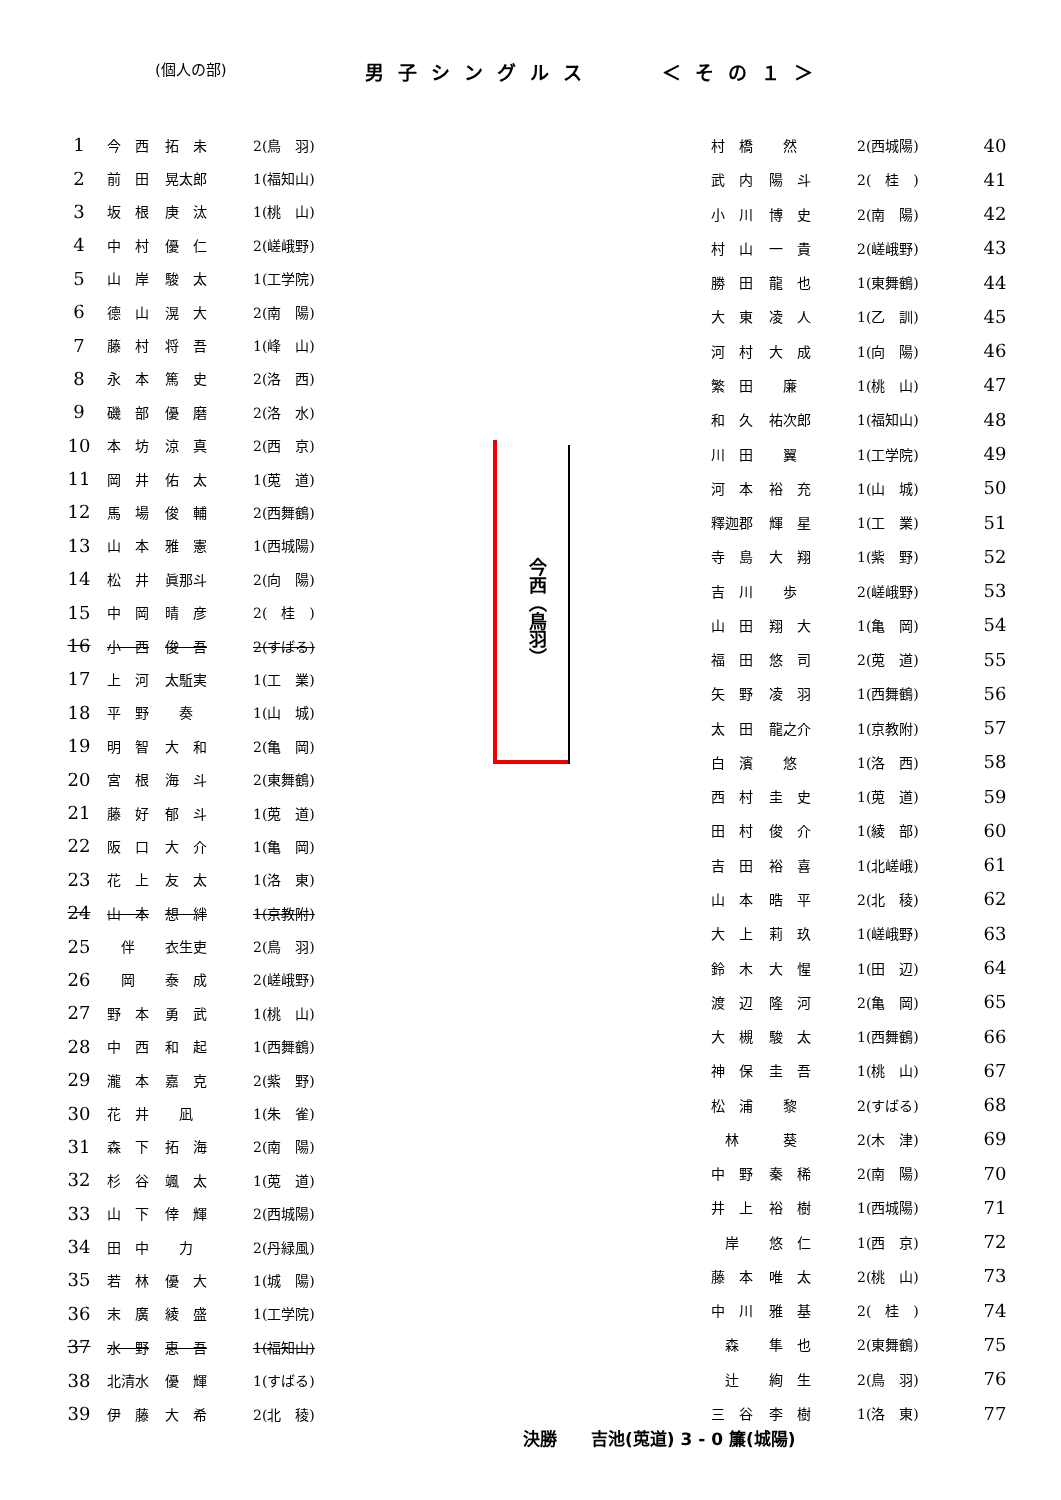(個人の部)
男子シングルス　　＜その１＞
| 1 | 今 西 | 拓 未 | 2(鳥 羽) |
| 2 | 前 田 | 晃太郎 | 1(福知山) |
| 3 | 坂 根 | 庚 汰 | 1(桃 山) |
| 4 | 中 村 | 優 仁 | 2(嵯峨野) |
| 5 | 山 岸 | 駿 太 | 1(工学院) |
| 6 | 德 山 | 滉 大 | 2(南 陽) |
| 7 | 藤 村 | 将 吾 | 1(峰 山) |
| 8 | 永 本 | 篤 史 | 2(洛 西) |
| 9 | 磯 部 | 優 磨 | 2(洛 水) |
| 10 | 本 坊 | 涼 真 | 2(西 京) |
| 11 | 岡 井 | 佑 太 | 1(莵 道) |
| 12 | 馬 場 | 俊 輔 | 2(西舞鶴) |
| 13 | 山 本 | 雅 憲 | 1(西城陽) |
| 14 | 松 井 | 眞那斗 | 2(向 陽) |
| 15 | 中 岡 | 晴 彦 | 2( 桂 ) |
| 16 | 小 西 | 俊 吾 | 2(すばる) |
| 17 | 上 河 | 太駈実 | 1(工 業) |
| 18 | 平 野 | 奏 | 1(山 城) |
| 19 | 明 智 | 大 和 | 2(亀 岡) |
| 20 | 宮 根 | 海 斗 | 2(東舞鶴) |
| 21 | 藤 好 | 郁 斗 | 1(莵 道) |
| 22 | 阪 口 | 大 介 | 1(亀 岡) |
| 23 | 花 上 | 友 太 | 1(洛 東) |
| 24 | 山 本 | 想 絆 | 1(京教附) |
| 25 | 伴 | 衣生吏 | 2(鳥 羽) |
| 26 | 岡 | 泰 成 | 2(嵯峨野) |
| 27 | 野 本 | 勇 武 | 1(桃 山) |
| 28 | 中 西 | 和 起 | 1(西舞鶴) |
| 29 | 瀧 本 | 嘉 克 | 2(紫 野) |
| 30 | 花 井 | 凪 | 1(朱 雀) |
| 31 | 森 下 | 拓 海 | 2(南 陽) |
| 32 | 杉 谷 | 颯 太 | 1(莵 道) |
| 33 | 山 下 | 倖 輝 | 2(西城陽) |
| 34 | 田 中 | 力 | 2(丹緑風) |
| 35 | 若 林 | 優 大 | 1(城 陽) |
| 36 | 末 廣 | 綾 盛 | 1(工学院) |
| 37 | 水 野 | 恵 吾 | 1(福知山) |
| 38 | 北清水 | 優 輝 | 1(すばる) |
| 39 | 伊 藤 | 大 希 | 2(北 稜) |
今西（鳥羽）
| 村 橋 | 然 | 2(西城陽) | 40 |
| 武 内 | 陽 斗 | 2( 桂 ) | 41 |
| 小 川 | 博 史 | 2(南 陽) | 42 |
| 村 山 | 一 貴 | 2(嵯峨野) | 43 |
| 勝 田 | 龍 也 | 1(東舞鶴) | 44 |
| 大 東 | 凌 人 | 1(乙 訓) | 45 |
| 河 村 | 大 成 | 1(向 陽) | 46 |
| 繁 田 | 廉 | 1(桃 山) | 47 |
| 和 久 | 祐次郎 | 1(福知山) | 48 |
| 川 田 | 翼 | 1(工学院) | 49 |
| 河 本 | 裕 充 | 1(山 城) | 50 |
| 釋迦郡 | 輝 星 | 1(工 業) | 51 |
| 寺 島 | 大 翔 | 1(紫 野) | 52 |
| 吉 川 | 歩 | 2(嵯峨野) | 53 |
| 山 田 | 翔 大 | 1(亀 岡) | 54 |
| 福 田 | 悠 司 | 2(莵 道) | 55 |
| 矢 野 | 凌 羽 | 1(西舞鶴) | 56 |
| 太 田 | 龍之介 | 1(京教附) | 57 |
| 白 濱 | 悠 | 1(洛 西) | 58 |
| 西 村 | 圭 史 | 1(莵 道) | 59 |
| 田 村 | 俊 介 | 1(綾 部) | 60 |
| 吉 田 | 裕 喜 | 1(北嵯峨) | 61 |
| 山 本 | 晧 平 | 2(北 稜) | 62 |
| 大 上 | 莉 玖 | 1(嵯峨野) | 63 |
| 鈴 木 | 大 惺 | 1(田 辺) | 64 |
| 渡 辺 | 隆 河 | 2(亀 岡) | 65 |
| 大 槻 | 駿 太 | 1(西舞鶴) | 66 |
| 神 保 | 圭 吾 | 1(桃 山) | 67 |
| 松 浦 | 黎 | 2(すばる) | 68 |
| 林 | 葵 | 2(木 津) | 69 |
| 中 野 | 秦 稀 | 2(南 陽) | 70 |
| 井 上 | 裕 樹 | 1(西城陽) | 71 |
| 岸 | 悠 仁 | 1(西 京) | 72 |
| 藤 本 | 唯 太 | 2(桃 山) | 73 |
| 中 川 | 雅 基 | 2( 桂 ) | 74 |
| 森 | 隼 也 | 2(東舞鶴) | 75 |
| 辻 | 絢 生 | 2(鳥 羽) | 76 |
| 三 谷 | 李 樹 | 1(洛 東) | 77 |
決勝　　吉池(莵道) 3 - 0 簾(城陽)